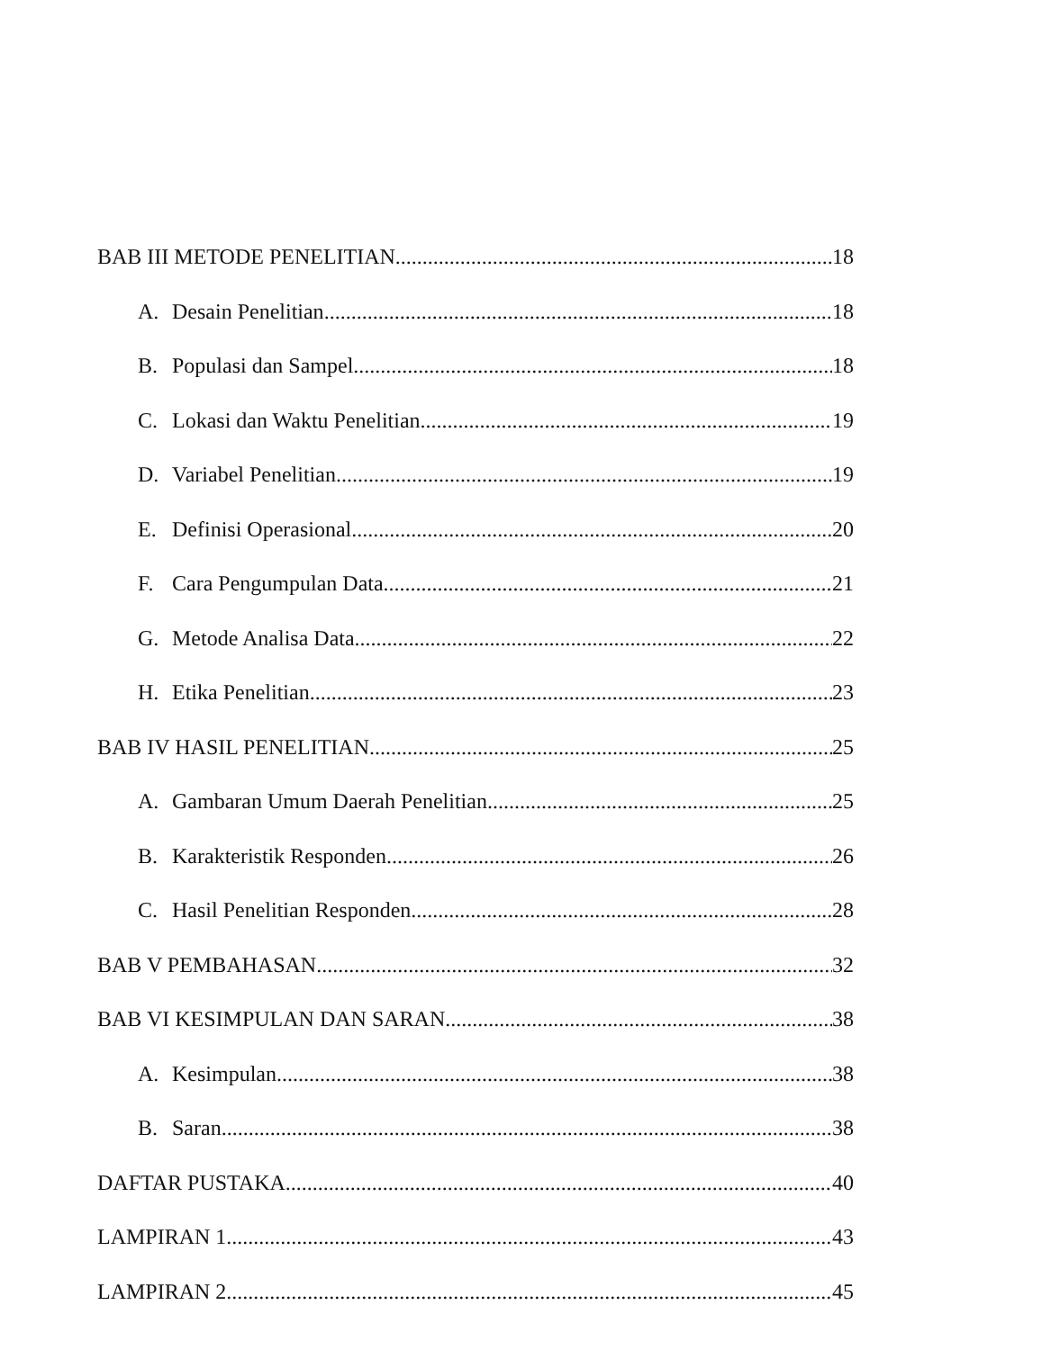BAB III METODE PENELITIAN 18
A. Desain Penelitian 18
B. Populasi dan Sampel 18
C. Lokasi dan Waktu Penelitian 19
D. Variabel Penelitian 19
E. Definisi Operasional 20
F. Cara Pengumpulan Data 21
G. Metode Analisa Data 22
H. Etika Penelitian 23
BAB IV HASIL PENELITIAN 25
A. Gambaran Umum Daerah Penelitian 25
B. Karakteristik Responden 26
C. Hasil Penelitian Responden 28
BAB V PEMBAHASAN 32
BAB VI KESIMPULAN DAN SARAN 38
A. Kesimpulan 38
B. Saran 38
DAFTAR PUSTAKA 40
LAMPIRAN 1 43
LAMPIRAN 2 45